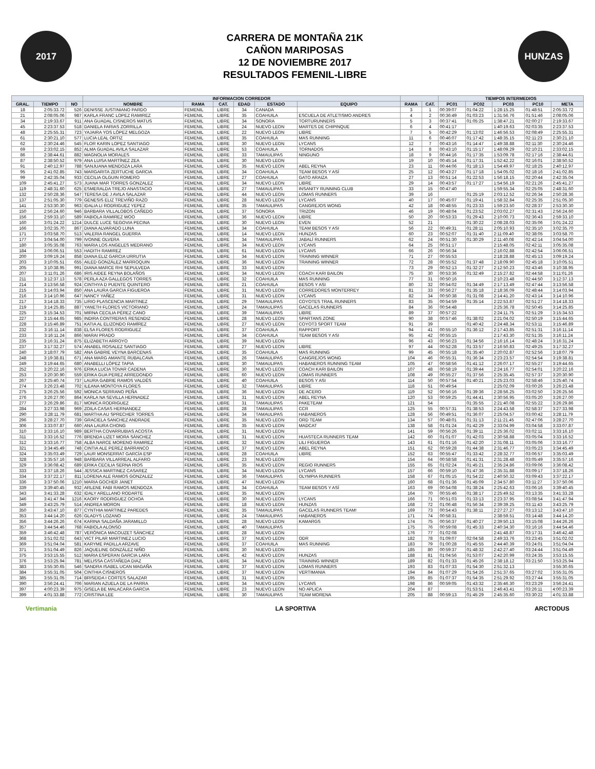2017
CARRERA DE MONTAÑA 21K
CAÑON MARIPOSAS
12 DE NOVIEMBRE 2017
RESULTADOS FEMENIL-LIBRE
HUNZAS
| | | | INFORMACION CORREDOR | | | | | | | | TIEMPOS INTERMEDIOS | | | | |
| --- | --- | --- | --- | --- | --- | --- | --- | --- | --- | --- | --- | --- | --- | --- | --- |
| GRAL. | TIEMPO | NO | NOMBRE | RAMA | CAT. | EDAD | ESTADO | EQUIPO | RAMA | CAT. | PC01 | PC02 | PC03 | PC10 | META |
| 18 | 2:05:33.72 | 526 | DENISSE JUSTINIANO PARDO | FEMENIL | LIBRE | 34 | CANADA | | 3 | 1 | 00:39:07 | 01:04:22 | 1:28:15.25 | 01:48:51 | 2:05:33.72 |
| 21 | 2:08:05.06 | 987 | KARLA FRANC LOPEZ RAMIREZ | FEMENIL | LIBRE | 35 | COAHUILA | ESCUELA DE ATLETISMO ANDRES | 4 | 2 | 00:36:49 | 01:03:23 | 1:31:56.76 | 01:51:46 | 2:08:05.06 |
| 34 | 2:19:33.67 | 911 | ANA GUADAL CISNEROS MATUS | FEMENIL | LIBRE | 34 | SONORA | TORTURUNNERS | 5 | 3 | 00:37:41 | 01:05:25 | 1:38:47.21 | 02:00:27 | 2:19:33.67 |
| 45 | 2:23:37.53 | 518 | DANIELA FARIAS ZORRILLA | FEMENIL | LIBRE | 24 | NUEVO LEON | MARTES DE CHIPINQUE | 6 | 4 | 00:41:17 | | 1:40:19.63 | 02:03:35 | 2:23:37.53 |
| 48 | 2:25:55.31 | 723 | YAJAIRA YOS LÓPEZ MELGOZA | FEMENIL | LIBRE | 22 | NUEVO LEON | LIBRE | 7 | 5 | 00:42:29 | 01:13:02 | 1:46:56.53 | 02:08:49 | 2:25:55.31 |
| 61 | 2:30:21.10 | 577 | LUCIA LEAL ORTIZ | FEMENIL | LIBRE | 35 | COAHUILA | MAS RUNNING | 11 | 6 | 00:46:07 | 01:17:42 | 1:48:35.15 | 02:11:23 | 2:30:21.10 |
| 62 | 2:30:24.46 | 545 | FLOR KARIN LOPEZ SANTIAGO | FEMENIL | LIBRE | 30 | NUEVO LEON | LYCANS | 12 | 7 | 00:43:16 | 01:14:47 | 1:49:38.88 | 02:11:30 | 2:30:24.46 |
| 69 | 2:33:02.15 | 852 | ALMA GUADAL AVILA SALAZAR | FEMENIL | LIBRE | 53 | COAHUILA | TORNADOS | 14 | 8 | 00:43:10 | 01:15:17 | 1:48:09.29 | 02:10:21 | 2:33:02.15 |
| 86 | 2:38:44.61 | 882 | MAGNOLIA MORALES | FEMENIL | LIBRE | 33 | TAMAULIPAS | NINGUNO | 18 | 9 | 00:44:16 | 01:17:35 | 1:53:09.78 | 02:17:16 | 2:38:44.61 |
| 87 | 2:38:50.52 | 979 | ANA LUISA MARTÍNEZ ZEA | FEMENIL | LIBRE | 30 | NUEVO LEON | | 19 | 10 | 00:45:14 | 01:17:31 | 1:52:42.22 | 02:16:01 | 2:38:50.52 |
| 91 | 2:40:12.97 | 788 | SANJUANA MENDOZA LARA | FEMENIL | LIBRE | 35 | NUEVO LEON | ABEL REYNA | 23 | 11 | 00:44:06 | 01:18:13 | 1:54:49.97 | 02:18:25 | 2:40:12.97 |
| 95 | 2:41:02.85 | 743 | MARGARITA ZERTUCHE GARCIA | FEMENIL | LIBRE | 34 | COAHUILA | TEAM BESOS Y ASÍ | 25 | 12 | 00:43:27 | 01:17:18 | 1:54:05.02 | 02:18:16 | 2:41:02.85 |
| 99 | 2:42:35.04 | 933 | CECILIA OLGUIN ROMERO | FEMENIL | LIBRE | 27 | COAHUILA | GATO ARAIZA | 27 | 13 | 00:51:14 | 01:22:53 | 1:56:18.15 | 02:20:44 | 2:42:35.04 |
| 109 | 2:45:41.27 | 573 | JUANA MAR TORRES GONZALEZ | FEMENIL | LIBRE | 34 | NUEVO LEON | LIBRE | 29 | 14 | 00:43:57 | 01:17:27 | 1:54:56.19 | 02:21:26 | 2:45:41.27 |
| 119 | 2:48:31.60 | 625 | ESMERALDA TREJO ANASTACIO | FEMENIL | LIBRE | 27 | TAMAULIPAS | INSANITY RUNNING CLUB | 33 | 15 | 00:47:40 | | 1:59:55.34 | 02:25:05 | 2:48:31.60 |
| 132 | 2:50:28.36 | 547 | TERESA DE J AVILA SALAZAR | FEMENIL | LIBRE | 44 | NUEVO LEON | LOMAS RUNNERS | 39 | 16 | | 01:25:19 | 2:03:12.52 | 02:26:34 | 2:50:28.36 |
| 137 | 2:51:05.30 | 779 | GENESIS ELIZ TREVIÑO RAZO | FEMENIL | LIBRE | 28 | NUEVO LEON | LYCANS | 40 | 17 | 00:45:07 | 01:19:41 | 1:58:32.84 | 02:25:35 | 2:51:05.30 |
| 141 | 2:53:30.30 | 963 | IDALIA LI RODRIGUEZ YEPEZ | FEMENIL | LIBRE | 35 | TAMAULIPAS | CANGREJOS WONG | 42 | 18 | 00:48:55 | 01:23:33 | 1:59:23.50 | 02:28:37 | 2:53:30.30 |
| 150 | 2:56:24.60 | 946 | BARBARA VILLALOBOS CAÑEDO | FEMENIL | LIBRE | 37 | SONORA | TRIZON | 46 | 19 | 00:48:04 | 01:23:52 | 2:03:02.27 | 02:31:43 | 2:56:24.60 |
| 156 | 2:59:33.10 | 589 | FABIOLA RAMIREZ WOO | FEMENIL | LIBRE | 36 | NUEVO LEON | LIBRE | 50 | 20 | 00:53:33 | 01:29:43 | 2:10:00.73 | 02:36:43 | 2:59:33.10 |
| 160 | 3:01:24.22 | 1214 | DULCE LUCE SEGOVIA PECINA | FEMENIL | LIBRE | 30 | NUEVO LEON | EVEN | 52 | 21 | | 01:30:22 | 2:08:28.03 | 02:35:06 | 3:01:24.22 |
| 166 | 3:02:35.70 | 867 | DIANA ALVARADO LUNA | FEMENIL | LIBRE | 34 | COAHUILA | TEAM BESOS Y ASI | 56 | 22 | 00:49:31 | 01:28:11 | 2:05:10.93 | 02:35:10 | 3:02:35.70 |
| 171 | 3:03:58.70 | 513 | VALERIA RANGEL GUERRA | FEMENIL | LIBRE | 14 | NUEVO LEON | HUNZAS | 60 | 23 | 00:52:07 | 01:31:40 | 2:11:09.40 | 02:38:05 | 3:03:58.70 |
| 177 | 3:04:54.00 | 799 | IVONNE OLVERA | FEMENIL | LIBRE | 34 | TAMAULIPAS | JABALÍ RUNNERS | 62 | 24 | 00:51:30 | 01:30:29 | 2:11:40.08 | 02:42:14 | 3:04:54.00 |
| 180 | 3:05:35.08 | 763 | MARIA LOS ANGELES MEDRANO | FEMENIL | LIBRE | 34 | NUEVO LEON | LYCANS | 64 | 25 | 00:51:17 | | 2:15:48.05 | 02:42:11 | 3:05:35.08 |
| 184 | 3:06:06.51 | 553 | HADITH RAMIREZ | FEMENIL | LIBRE | 61 | NUEVO LEON | LYCANS | 66 | 26 | 00:56:34 | | 2:16:02.88 | 02:42:54 | 3:06:06.51 |
| 200 | 3:09:19.24 | 858 | DIANA ELIZ GARCIA URRUTIA | FEMENIL | LIBRE | 34 | NUEVO LEON | TRAINING WINNER | 71 | 27 | 00:55:53 | | 2:18:28.88 | 02:45:13 | 3:09:19.24 |
| 203 | 3:10:05.51 | 655 | AILED GONZÁLEZ MARROQUIN | FEMENIL | LIBRE | 36 | NUEVO LEON | TRAINING WINNER | 72 | 28 | 00:55:52 | 01:37:48 | 2:18:09.90 | 02:45:18 | 3:10:05.51 |
| 205 | 3:10:38.95 | 991 | DIANA MARCE RHI SEPULVEDA | FEMENIL | LIBRE | 33 | NUEVO LEON | | 73 | 29 | 00:52:13 | 01:32:27 | 2:12:50.23 | 02:43:46 | 3:10:38.95 |
| 207 | 3:11:01.26 | 686 | IRIS AIDEE REYNA BOLAÑOS | FEMENIL | LIBRE | 34 | NUEVO LEON | COACH KARI BAILON | 75 | 30 | 00:53:36 | 01:32:49 | 2:15:27.82 | 02:44:58 | 3:11:01.26 |
| 211 | 3:12:37.13 | 578 | PERLA AZA GALLEGOS TORRES | FEMENIL | LIBRE | 32 | COAHUILA | MAS RUNNING | 77 | 31 | 00:50:16 | | 2:10:23.48 | 02:44:50 | 3:12:37.13 |
| 214 | 3:13:56.58 | 924 | CINTHYA D PUENTE QUINTERO | FEMENIL | LIBRE | 21 | COAHUILA | BESOS Y ASI | 80 | 32 | 00:54:02 | 01:34:49 | 2:17:13.49 | 02:47:44 | 3:13:56.58 |
| 215 | 3:14:03.94 | 850 | ANA LAURA GARCIA FIGUEROA | FEMENIL | LIBRE | 31 | NUEVO LEON | CORREDORES MONTERREY | 81 | 33 | 00:56:27 | 01:35:18 | 2:18:36.09 | 02:48:44 | 3:14:03.94 |
| 216 | 3:14:10.96 | 647 | NANCY YAÑEZ | FEMENIL | LIBRE | 31 | NUEVO LEON | LYCANS | 82 | 34 | 00:50:38 | 01:31:08 | 2:14:41.20 | 02:43:14 | 3:14:10.96 |
| 217 | 3:14:18.33 | 735 | LIRIO PLASCENCIA MARTINEZ | FEMENIL | LIBRE | 29 | TAMAULIPAS | COYOTES TRAIL RUNNERS | 83 | 35 | 00:54:59 | 01:35:14 | 2:22:53.87 | 02:51:27 | 3:14:18.33 |
| 219 | 3:14:25.85 | 887 | YANETH FLORES VICTORIANO | FEMENIL | LIBRE | 24 | TAMAULIPAS | GACELAS RUNNERS | 84 | 36 | 00:54:48 | | 2:25:36.78 | 02:50:45 | 3:14:25.85 |
| 225 | 3:15:34.53 | 701 | MIRNA CECILIA PÉREZ CANO | FEMENIL | LIBRE | 39 | TAMAULIPAS | LIBRE | 89 | 37 | 00:57:22 | | 2:24:11.75 | 02:51:29 | 3:15:34.53 |
| 227 | 3:15:44.65 | 985 | INDIRA CONTRERAS RESENDIZ | FEMENIL | LIBRE | 28 | NUEVO LEON | SPARTANS ZONE | 90 | 38 | 00:57:46 | 01:38:02 | 2:21:04.02 | 02:50:19 | 3:15:44.65 |
| 228 | 3:15:46.89 | 751 | KATIA AL ELIZONDO RAMÍREZ | FEMENIL | LIBRE | 27 | NUEVO LEON | COYOT3 SPORT TEAM | 91 | 39 | | 01:40:42 | 2:24:48.34 | 02:53:11 | 3:15:46.89 |
| 232 | 3:16:11.14 | 838 | ELSA FLORES RODRIGUEZ | FEMENIL | LIBRE | 37 | COAHUILA | RAPPORT | 94 | 41 | 00:55:10 | 01:36:12 | 2:17:43.85 | 02:51:31 | 3:16:11.14 |
| 233 | 3:16:11.24 | 866 | MARAI PRADO | FEMENIL | LIBRE | 34 | COAHUILA | TEAM BESOS Y ASI | 95 | 42 | 00:55:15 | | 2:17:43.30 | 02:51:35 | 3:16:11.24 |
| 235 | 3:16:31.24 | 875 | ELIZABETH ARROYO | FEMENIL | LIBRE | 39 | NUEVO LEON | | 96 | 43 | 00:56:23 | 01:34:56 | 2:16:16.14 | 02:48:24 | 3:16:31.24 |
| 237 | 3:17:32.27 | 574 | ANABEL ROSALEZ SANTIAGO | FEMENIL | LIBRE | 27 | NUEVO LEON | LIBRE | 97 | 44 | 00:52:28 | 01:33:57 | 2:16:50.83 | 02:49:25 | 3:17:32.27 |
| 240 | 3:18:07.79 | 582 | ANA GABRIE VEYNA BARCENAS | FEMENIL | LIBRE | 35 | COAHUILA | MAS RUNNING | 99 | 45 | 00:55:18 | 01:35:40 | 2:20:02.87 | 02:52:56 | 3:18:07.79 |
| 248 | 3:19:38.81 | 671 | ANA MARG AMANTE RUBALCAVA | FEMENIL | LIBRE | 26 | TAMAULIPAS | CANGREJOS WONG | 104 | 46 | 00:55:31 | 01:36:34 | 2:23:23.57 | 02:54:54 | 3:19:38.81 |
| 249 | 3:19:44.65 | 680 | ANABELLI LÓPEZ TAPIA | FEMENIL | LIBRE | 30 | TAMAULIPAS | HABANEROS RUNNING TEAM | 105 | 47 | 00:58:56 | 01:41:12 | 2:26:07.17 | 02:55:27 | 3:19:44.65 |
| 252 | 3:20:22.16 | 976 | ERIKA LUCIA TOVAR CADENA | FEMENIL | LIBRE | 30 | NUEVO LEON | COACH KARI BAILON | 107 | 48 | 00:58:19 | 01:39:44 | 2:24:16.77 | 02:54:01 | 3:20:22.16 |
| 253 | 3:20:30.90 | 559 | ERIKA GUA PEREZ ARREDONDO | FEMENIL | LIBRE | 60 | NUEVO LEON | LOMAS RUNNERS | 108 | 49 | 00:55:27 | 01:37:56 | 2:25:35.45 | 02:57:37 | 3:20:30.90 |
| 267 | 3:25:40.74 | 737 | LAURA GABRIE RAMOS VALDÉS | FEMENIL | LIBRE | 40 | COAHUILA | BESOS Y ASI | 114 | 50 | 00:57:54 | 01:40:21 | 2:25:23.03 | 02:58:46 | 3:25:40.74 |
| 274 | 3:26:23.48 | 702 | ILEANA MONTOYA FLORES | FEMENIL | LIBRE | 32 | TAMAULIPAS | LIBRE | 118 | 51 | 00:49:54 | | 2:25:02.09 | 03:00:26 | 3:26:23.48 |
| 275 | 3:26:25.56 | 592 | MONICA SERRANO PEÑA | FEMENIL | LIBRE | 36 | NUEVO LEON | DE ACERO | 119 | 52 | 00:56:16 | 01:39:36 | 2:28:56.25 | 03:02:50 | 3:26:25.56 |
| 276 | 3:26:27.00 | 864 | KARLA NA SEVILLA HERNADEZ | FEMENIL | LIBRE | 31 | NUEVO LEON | ABEL REYNA | 120 | 53 | 00:59:25 | 01:44:41 | 2:30:56.95 | 03:05:20 | 3:26:27.00 |
| 277 | 3:26:29.86 | 817 | MONICA RODRIGUEZ | FEMENIL | LIBRE | 31 | TAMAULIPAS | PAKETEAM | 121 | 54 | | 01:35:55 | 2:21:40.08 | 02:55:22 | 3:26:29.86 |
| 284 | 3:27:33.98 | 969 | ZOILA CASAS HERNANDEZ | FEMENIL | LIBRE | 28 | TAMAULIPAS | CCR | 125 | 55 | 00:57:31 | 01:38:53 | 2:24:43.58 | 02:58:37 | 3:27:33.98 |
| 290 | 3:28:11.79 | 681 | MARTHA AU SPRECHER TORRES | FEMENIL | LIBRE | 34 | TAMAULIPAS | HABANEROS | 128 | 56 | 00:49:51 | 01:36:07 | 2:25:04.57 | 03:00:42 | 3:28:11.79 |
| 296 | 3:28:27.70 | 739 | GRACIELA SANCHEZ ANDRADE | FEMENIL | LIBRE | 35 | NUEVO LEON | ORD TEAM | 134 | 57 | 00:48:01 | 01:31:13 | 2:11:21.45 | 02:47:06 | 3:28:27.70 |
| 306 | 3:33:07.87 | 660 | ANA LAURA CHONG | FEMENIL | LIBRE | 35 | NUEVO LEON | MADCAT | 138 | 58 | 01:01:24 | 01:42:29 | 2:33:04.99 | 03:04:58 | 3:33:07.87 |
| 310 | 3:33:16.10 | 989 | BERTHA COVARRUBIAS ACOSTA | FEMENIL | LIBRE | 31 | NUEVO LEON | | 141 | 59 | 00:56:26 | 01:39:11 | 2:25:36.02 | 03:02:11 | 3:33:16.10 |
| 311 | 3:33:16.52 | 776 | BRENDA LIZET MORA SÁNCHEZ | FEMENIL | LIBRE | 31 | NUEVO LEON | HUASTECA RUNNERS TEAM | 142 | 60 | 01:01:07 | 01:42:03 | 2:30:58.88 | 03:05:04 | 3:33:16.52 |
| 312 | 3:33:16.77 | 758 | ALBA NARCE MORENO RAMIREZ | FEMENIL | LIBRE | 32 | NUEVO LEON | LILI FIGUEROA | 143 | 61 | 01:01:16 | 01:42:20 | 2:31:08.11 | 03:05:06 | 3:33:16.77 |
| 321 | 3:34:45.49 | 748 | CINTIA ALE PEREZ BARRANCO | FEMENIL | LIBRE | 37 | NUEVO LEON | ABEL REYNA | 151 | 62 | 00:59:28 | 01:44:38 | 2:31:46.77 | 03:05:23 | 3:34:45.49 |
| 324 | 3:35:03.49 | 729 | LAUR MONSERRAT GARCÍA ESP | FEMENIL | LIBRE | 28 | COAHUILA | LIBRE | 152 | 63 | 00:55:47 | 01:33:42 | 2:28:32.77 | 03:06:57 | 3:35:03.49 |
| 328 | 3:35:57.16 | 948 | BARBARA VILLARREAL ALFARO | FEMENIL | LIBRE | 23 | NUEVO LEON | | 154 | 64 | 00:58:58 | 01:41:31 | 2:31:28.48 | 03:05:49 | 3:35:57.16 |
| 329 | 3:36:08.42 | 689 | ERIKA CECILIA SERNA RIOS | FEMENIL | LIBRE | 35 | NUEVO LEON | REGIO RUNNERS | 155 | 65 | 01:02:24 | 01:45:21 | 2:35:24.86 | 03:09:06 | 3:36:08.42 |
| 333 | 3:37:18.26 | 544 | JESSICA MARTINEZ CASAREZ | FEMENIL | LIBRE | 34 | NUEVO LEON | LYCANS | 157 | 66 | 00:59:10 | 01:47:36 | 2:35:31.88 | 03:09:17 | 3:37:18.26 |
| 334 | 3:37:22.17 | 811 | LORENA ALE RAMOS GONZALEZ | FEMENIL | LIBRE | 36 | TAMAULIPAS | OLYMPIA RUNNERS | 158 | 67 | 01:05:15 | 01:54:22 | 2:40:50.32 | 03:09:43 | 3:37:22.17 |
| 336 | 3:37:50.06 | 1210 | MARIA GOCHER JANET | FEMENIL | LIBRE | 47 | NUEVO LEON | | 160 | 68 | 01:01:36 | 01:45:09 | 2:34:57.80 | 03:11:27 | 3:37:50.06 |
| 339 | 3:39:40.45 | 932 | ARLENE FABI RAMOS MENDOZA | FEMENIL | LIBRE | 34 | COAHUILA | TEAM BESOS Y ASÍ | 163 | 69 | 00:54:08 | 01:38:24 | 2:25:42.63 | 03:06:16 | 3:39:40.45 |
| 343 | 3:41:33.28 | 632 | IDALY ARELLANO RODARTE | FEMENIL | LIBRE | 35 | NUEVO LEON | | 164 | 70 | 00:55:46 | 01:38:17 | 2:25:49.52 | 03:13:35 | 3:41:33.28 |
| 346 | 3:41:47.94 | 1216 | KAORY RODRIGUEZ OCHOA | FEMENIL | LIBRE | 30 | NUEVO LEON | LYCANS | 166 | 71 | 00:51:03 | 01:33:13 | 2:23:37.95 | 03:08:54 | 3:41:47.94 |
| 349 | 3:43:25.79 | 514 | ANDREA MORON | FEMENIL | LIBRE | 18 | NUEVO LEON | HUNZAS | 168 | 72 | 01:06:48 | 01:56:34 | 2:39:39.25 | 03:11:43 | 3:43:25.79 |
| 350 | 3:43:47.10 | 877 | CYNTHIA MARTINEZ PAREDES | FEMENIL | LIBRE | 35 | TAMAULIPAS | GACELAS RUNNERS TEAM! | 169 | 73 | 00:54:43 | 01:38:11 | 2:27:27.27 | 03:13:12 | 3:43:47.10 |
| 353 | 3:44:14.20 | 626 | GLADYS LOZANO | FEMENIL | LIBRE | 24 | TAMAULIPAS | HABANEROS | 171 | 74 | 00:58:31 | | 2:38:59.51 | 03:14:48 | 3:44:14.20 |
| 356 | 3:44:26.26 | 674 | KARINA SALDAÑA JARAMILLO | FEMENIL | LIBRE | 28 | NUEVO LEON | KAMARGS | 174 | 75 | 00:56:37 | 01:40:27 | 2:39:50.13 | 03:15:08 | 3:44:26.26 |
| 357 | 3:44:54.46 | 768 | FABIOLA ALONSO | FEMENIL | LIBRE | 40 | TAMAULIPAS | | 175 | 76 | 00:59:08 | 01:45:33 | 2:40:34.30 | 03:16:16 | 3:44:54.46 |
| 359 | 3:46:42.48 | 787 | VERÓNICA MACOUZET SÁNCHEZ | FEMENIL | LIBRE | 28 | NUEVO LEON | | 176 | 77 | 01:02:08 | | 2:41:48.87 | 03:17:31 | 3:46:42.48 |
| 368 | 3:51:02.02 | 643 | VICT PILAR MARTINEZ LUCIO | FEMENIL | LIBRE | 37 | NUEVO LEON | ODR | 182 | 78 | 01:09:07 | 02:04:58 | 2:49:33.76 | 03:23:45 | 3:51:02.02 |
| 369 | 3:51:04.04 | 581 | KARYME PADILLA ARZAVE | FEMENIL | LIBRE | 37 | COAHUILA | MAS RUNNING | 183 | 79 | 01:00:28 | 01:45:55 | 2:44:40.39 | 03:24:01 | 3:51:04.04 |
| 371 | 3:51:04.49 | 826 | JAQUELINE GONZÁLEZ NIÑO | FEMENIL | LIBRE | 30 | NUEVO LEON | | 185 | 80 | 00:59:37 | 01:48:32 | 2:42:27.40 | 03:24:44 | 3:51:04.49 |
| 375 | 3:53:15.55 | 512 | MARIA ESPERAN GARCIA LARA | FEMENIL | LIBRE | 42 | NUEVO LEON | HUNZAS | 188 | 81 | 01:04:56 | 01:53:07 | 2:42:20.99 | 03:24:35 | 3:53:15.55 |
| 376 | 3:53:25.94 | 781 | MELISSA CASTAÑEDA DIAZ | FEMENIL | LIBRE | 34 | NUEVO LEON | TRAINING WINNER | 189 | 82 | 01:01:33 | 01:45:26 | 2:38:18.12 | 03:21:50 | 3:53:25.94 |
| 383 | 3:55:30.65 | 546 | SANDRA ISABEL UCAN MAGAÑA | FEMENIL | LIBRE | 37 | NUEVO LEON | LOMAS RUNNERS | 193 | 83 | 01:07:33 | 01:54:30 | 2:51:32.13 | | 3:55:30.65 |
| 384 | 3:55:31.05 | 504 | CINTHIA CISNEROS | FEMENIL | LIBRE | 37 | NUEVO LEON | VERTIMANIA | 194 | 84 | 01:07:29 | 01:54:26 | 2:51:37.65 | 03:27:02 | 3:55:31.05 |
| 385 | 3:55:31.05 | 714 | BRISEIDA I CORTES SALAZAR | FEMENIL | LIBRE | 31 | NUEVO LEON | | 195 | 85 | 01:07:37 | 01:54:35 | 2:51:29.92 | 03:27:44 | 3:55:31.05 |
| 390 | 3:56:24.41 | 706 | MARIAN AZUELA DE LA PARRA | FEMENIL | LIBRE | 34 | NUEVO LEON | LYCANS | 198 | 86 | 00:59:05 | 01:43:32 | 2:35:46.30 | 03:23:29 | 3:56:24.41 |
| 397 | 4:00:23.39 | 975 | GISELA BE MALACARA GARCIA | FEMENIL | LIBRE | 23 | NUEVO LEON | NO APLICA | 204 | 87 | | 01:53:51 | 2:46:43.41 | 03:26:11 | 4:00:23.39 |
| 399 | 4:01:33.88 | 772 | CRISTINA LEE | FEMENIL | LIBRE | 30 | TAMAULIPAS | TEAM MORENA | 205 | 88 | 00:59:13 | 01:45:29 | 2:45:35.60 | 03:30:22 | 4:01:33.88 |
Vertimania LA SPORTIVA ARCTODUS